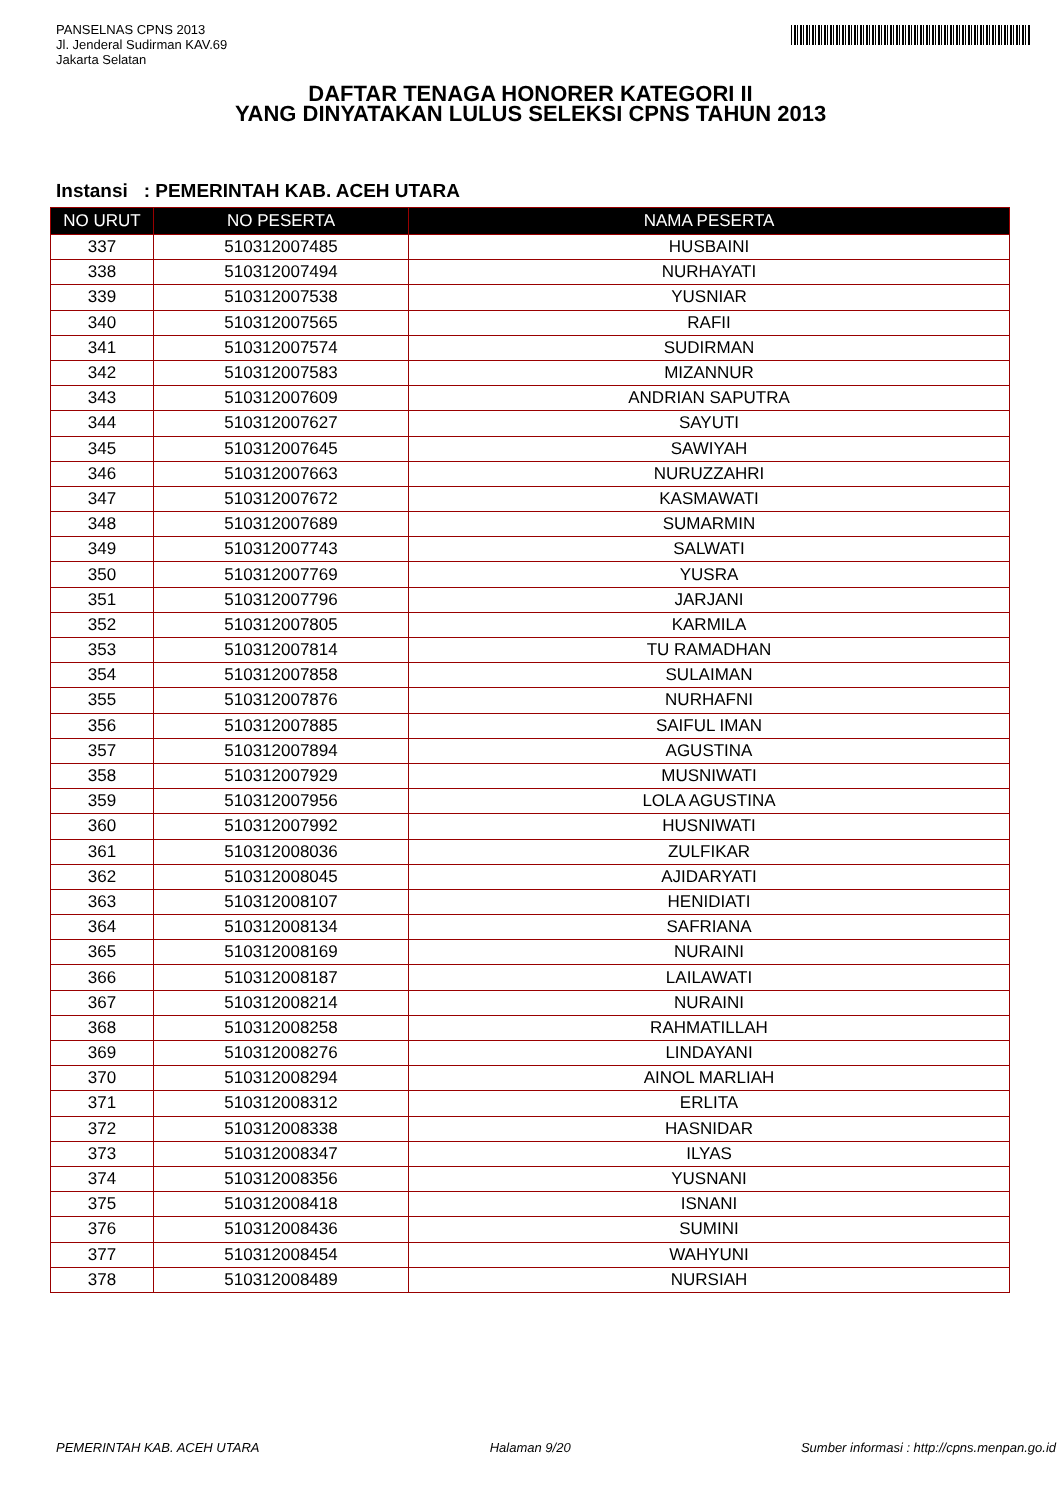PANSELNAS CPNS 2013
Jl. Jenderal Sudirman KAV.69
Jakarta Selatan
DAFTAR TENAGA HONORER KATEGORI II
YANG DINYATAKAN LULUS SELEKSI CPNS TAHUN 2013
Instansi : PEMERINTAH KAB. ACEH UTARA
| NO URUT | NO PESERTA | NAMA PESERTA |
| --- | --- | --- |
| 337 | 510312007485 | HUSBAINI |
| 338 | 510312007494 | NURHAYATI |
| 339 | 510312007538 | YUSNIAR |
| 340 | 510312007565 | RAFII |
| 341 | 510312007574 | SUDIRMAN |
| 342 | 510312007583 | MIZANNUR |
| 343 | 510312007609 | ANDRIAN SAPUTRA |
| 344 | 510312007627 | SAYUTI |
| 345 | 510312007645 | SAWIYAH |
| 346 | 510312007663 | NURUZZAHRI |
| 347 | 510312007672 | KASMAWATI |
| 348 | 510312007689 | SUMARMIN |
| 349 | 510312007743 | SALWATI |
| 350 | 510312007769 | YUSRA |
| 351 | 510312007796 | JARJANI |
| 352 | 510312007805 | KARMILA |
| 353 | 510312007814 | TU RAMADHAN |
| 354 | 510312007858 | SULAIMAN |
| 355 | 510312007876 | NURHAFNI |
| 356 | 510312007885 | SAIFUL IMAN |
| 357 | 510312007894 | AGUSTINA |
| 358 | 510312007929 | MUSNIWATI |
| 359 | 510312007956 | LOLA AGUSTINA |
| 360 | 510312007992 | HUSNIWATI |
| 361 | 510312008036 | ZULFIKAR |
| 362 | 510312008045 | AJIDARYATI |
| 363 | 510312008107 | HENIDIATI |
| 364 | 510312008134 | SAFRIANA |
| 365 | 510312008169 | NURAINI |
| 366 | 510312008187 | LAILAWATI |
| 367 | 510312008214 | NURAINI |
| 368 | 510312008258 | RAHMATILLAH |
| 369 | 510312008276 | LINDAYANI |
| 370 | 510312008294 | AINOL MARLIAH |
| 371 | 510312008312 | ERLITA |
| 372 | 510312008338 | HASNIDAR |
| 373 | 510312008347 | ILYAS |
| 374 | 510312008356 | YUSNANI |
| 375 | 510312008418 | ISNANI |
| 376 | 510312008436 | SUMINI |
| 377 | 510312008454 | WAHYUNI |
| 378 | 510312008489 | NURSIAH |
PEMERINTAH KAB. ACEH UTARA Halaman 9/20 Sumber informasi : http://cpns.menpan.go.id